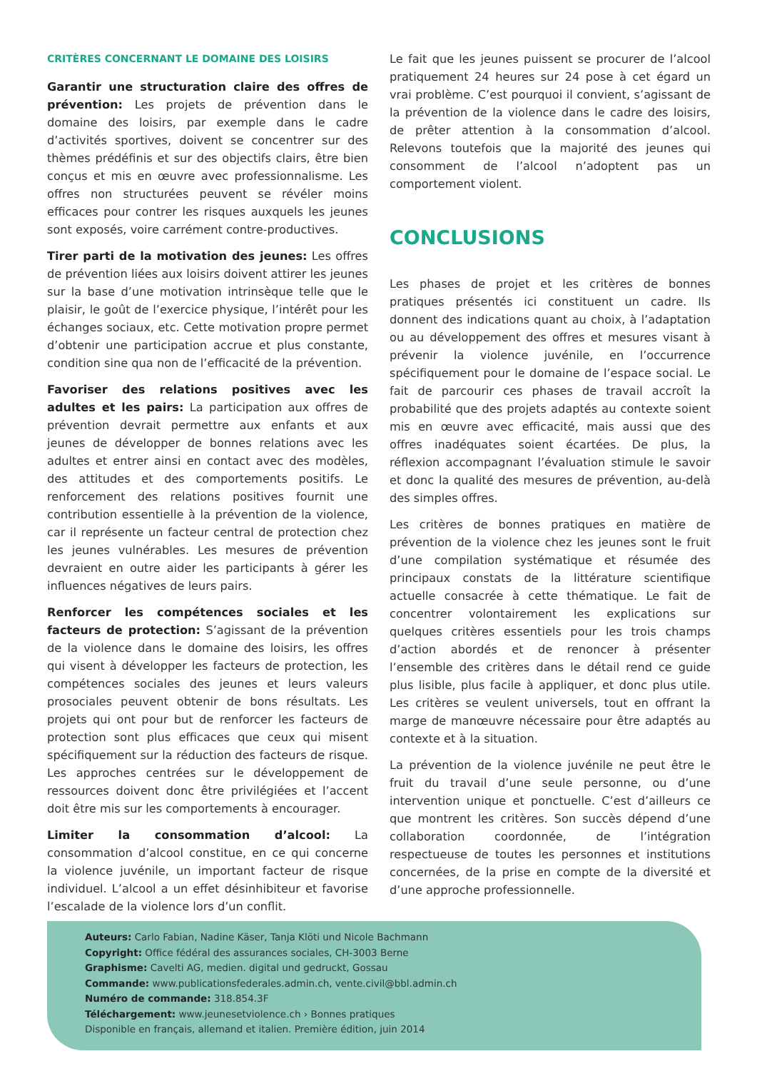CRITÈRES CONCERNANT LE DOMAINE DES LOISIRS
Garantir une structuration claire des offres de prévention: Les projets de prévention dans le domaine des loisirs, par exemple dans le cadre d’activités sportives, doivent se concentrer sur des thèmes prédéfinis et sur des objectifs clairs, être bien conçus et mis en œuvre avec professionnalisme. Les offres non structurées peuvent se révéler moins efficaces pour contrer les risques auxquels les jeunes sont exposés, voire carrément contre-productives.
Tirer parti de la motivation des jeunes: Les offres de prévention liées aux loisirs doivent attirer les jeunes sur la base d’une motivation intrinsèque telle que le plaisir, le goût de l’exercice physique, l’intérêt pour les échanges sociaux, etc. Cette motivation propre permet d’obtenir une participation accrue et plus constante, condition sine qua non de l’efficacité de la prévention.
Favoriser des relations positives avec les adultes et les pairs: La participation aux offres de prévention devrait permettre aux enfants et aux jeunes de développer de bonnes relations avec les adultes et entrer ainsi en contact avec des modèles, des attitudes et des comportements positifs. Le renforcement des relations positives fournit une contribution essentielle à la prévention de la violence, car il représente un facteur central de protection chez les jeunes vulnérables. Les mesures de prévention devraient en outre aider les participants à gérer les influences négatives de leurs pairs.
Renforcer les compétences sociales et les facteurs de protection: S’agissant de la prévention de la violence dans le domaine des loisirs, les offres qui visent à développer les facteurs de protection, les compétences sociales des jeunes et leurs valeurs prosociales peuvent obtenir de bons résultats. Les projets qui ont pour but de renforcer les facteurs de protection sont plus efficaces que ceux qui misent spécifiquement sur la réduction des facteurs de risque. Les approches centrées sur le développement de ressources doivent donc être privilégiées et l’accent doit être mis sur les comportements à encourager.
Limiter la consommation d’alcool: La consommation d’alcool constitue, en ce qui concerne la violence juvénile, un important facteur de risque individuel. L’alcool a un effet désinhibiteur et favorise l’escalade de la violence lors d’un conflit.
Le fait que les jeunes puissent se procurer de l’alcool pratiquement 24 heures sur 24 pose à cet égard un vrai problème. C’est pourquoi il convient, s’agissant de la prévention de la violence dans le cadre des loisirs, de prêter attention à la consommation d’alcool. Relevons toutefois que la majorité des jeunes qui consomment de l’alcool n’adoptent pas un comportement violent.
CONCLUSIONS
Les phases de projet et les critères de bonnes pratiques présentés ici constituent un cadre. Ils donnent des indications quant au choix, à l’adaptation ou au développement des offres et mesures visant à prévenir la violence juvénile, en l’occurrence spécifiquement pour le domaine de l’espace social. Le fait de parcourir ces phases de travail accroît la probabilité que des projets adaptés au contexte soient mis en œuvre avec efficacité, mais aussi que des offres inadéquates soient écartées. De plus, la réflexion accompagnant l’évaluation stimule le savoir et donc la qualité des mesures de prévention, au-delà des simples offres.
Les critères de bonnes pratiques en matière de prévention de la violence chez les jeunes sont le fruit d’une compilation systématique et résumée des principaux constats de la littérature scientifique actuelle consacrée à cette thématique. Le fait de concentrer volontairement les explications sur quelques critères essentiels pour les trois champs d’action abordés et de renoncer à présenter l’ensemble des critères dans le détail rend ce guide plus lisible, plus facile à appliquer, et donc plus utile. Les critères se veulent universels, tout en offrant la marge de manœuvre nécessaire pour être adaptés au contexte et à la situation.
La prévention de la violence juvénile ne peut être le fruit du travail d’une seule personne, ou d’une intervention unique et ponctuelle. C’est d’ailleurs ce que montrent les critères. Son succès dépend d’une collaboration coordonnée, de l’intégration respectueuse de toutes les personnes et institutions concernées, de la prise en compte de la diversité et d’une approche professionnelle.
Auteurs: Carlo Fabian, Nadine Käser, Tanja Klöti und Nicole Bachmann
Copyright: Office fédéral des assurances sociales, CH-3003 Berne
Graphisme: Cavelti AG, medien. digital und gedruckt, Gossau
Commande: www.publicationsfederales.admin.ch, vente.civil@bbl.admin.ch
Numéro de commande: 318.854.3F
Téléchargement: www.jeunesetviolence.ch › Bonnes pratiques
Disponible en français, allemand et italien. Première édition, juin 2014